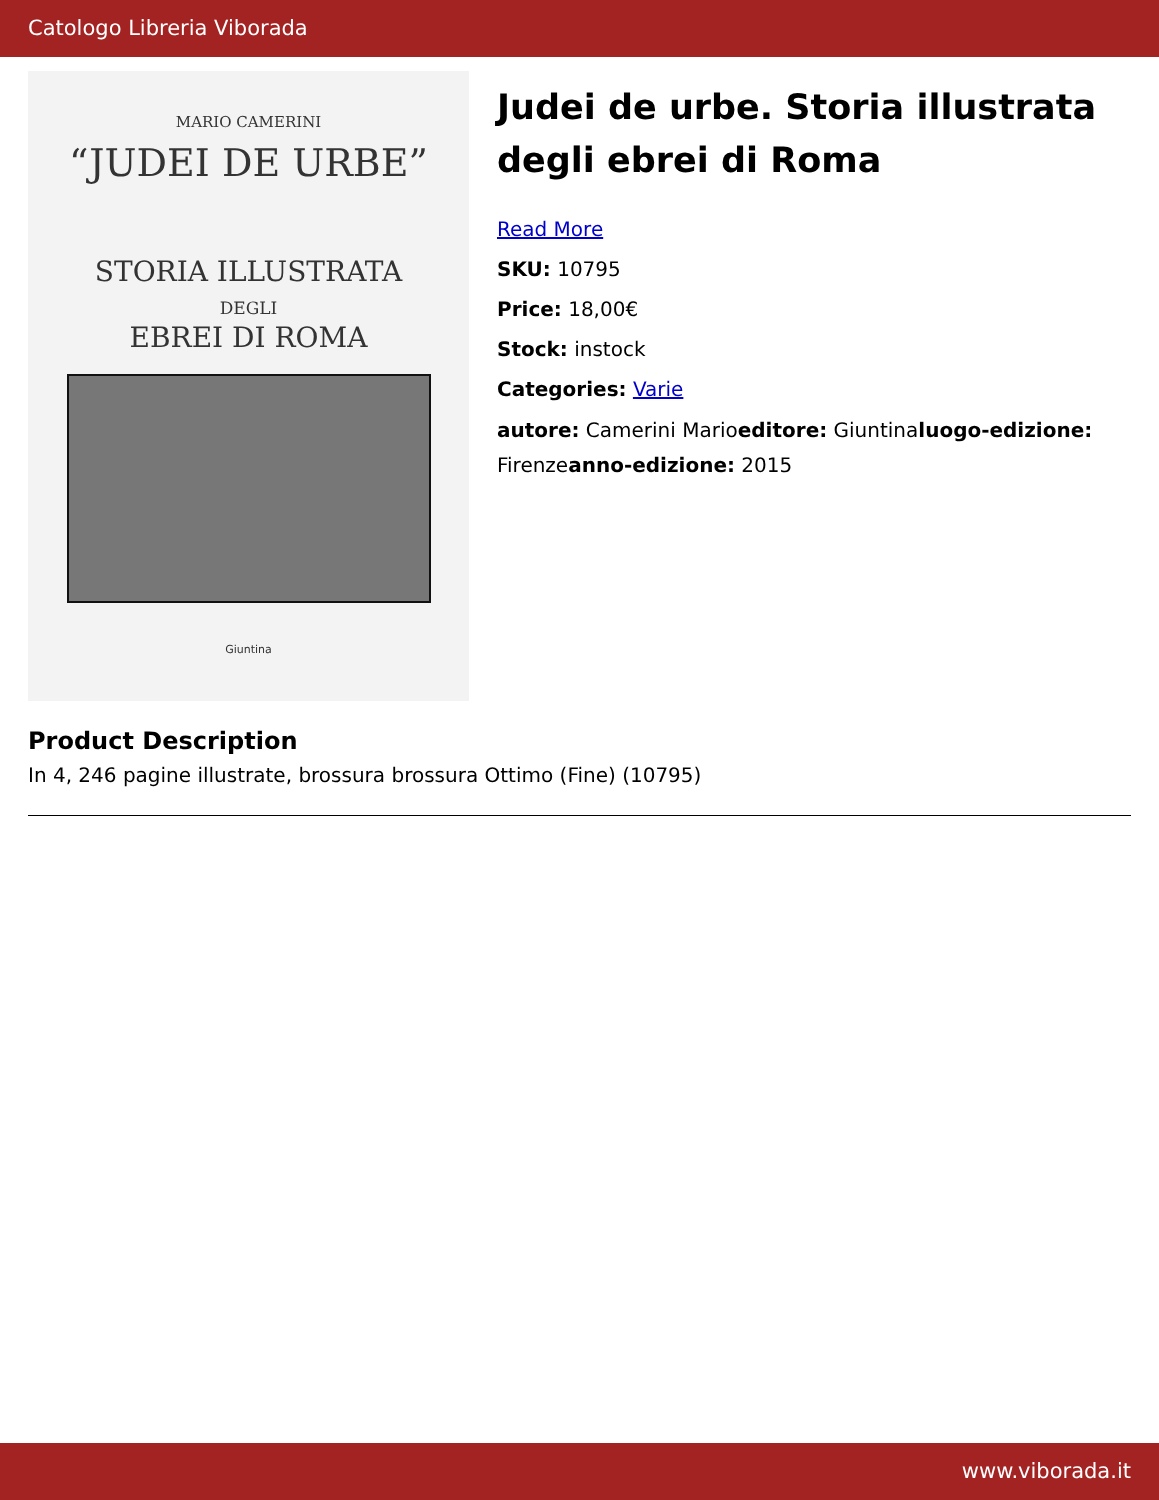Catologo Libreria Viborada
MARIO CAMERINI
“JUDEI DE URBE”
STORIA ILLUSTRATA
DEGLI
EBREI DI ROMA
Giuntina
Judei de urbe. Storia illustrata degli ebrei di Roma
Read More
SKU: 10795
Price: 18,00€
Stock: instock
Categories: Varie
autore: Camerini Marioeditore: Giuntinaluogo-edizione: Firenzeanno-edizione: 2015
Product Description
In 4, 246 pagine illustrate, brossura brossura Ottimo (Fine) (10795)
www.viborada.it